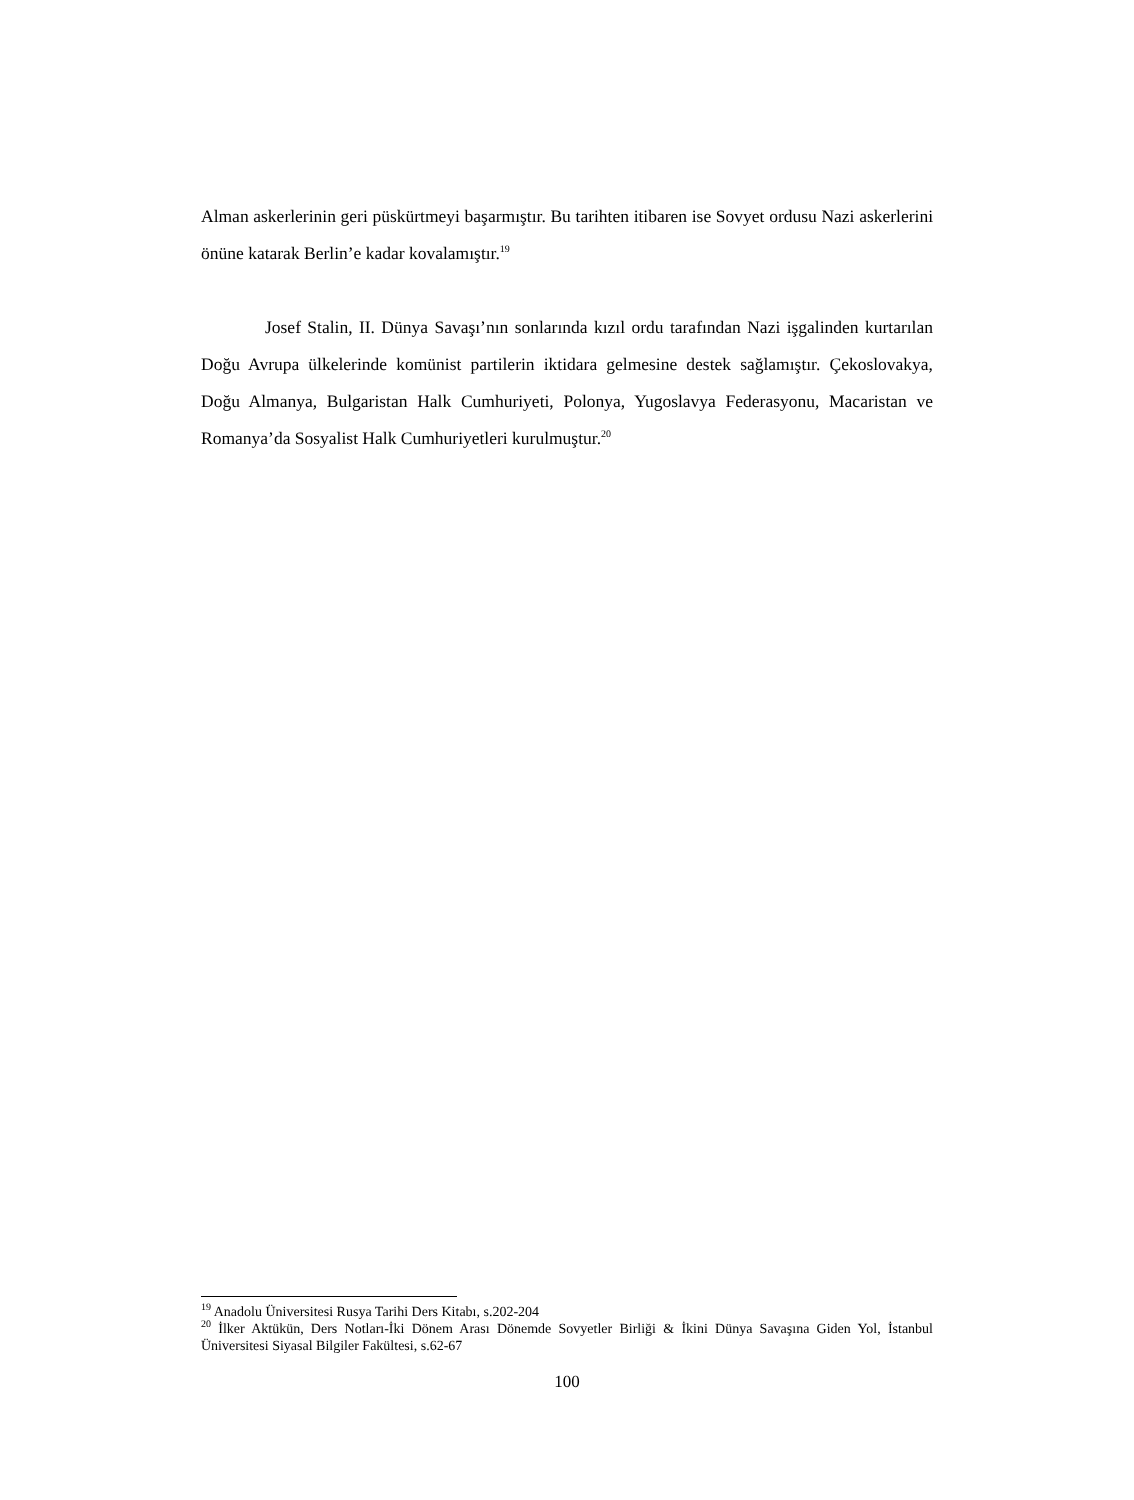Alman askerlerinin geri püskürtmeyi başarmıştır. Bu tarihten itibaren ise Sovyet ordusu Nazi askerlerini önüne katarak Berlin’e kadar kovalamıştır.<sup>19</sup>
Josef Stalin, II. Dünya Savaşı’nın sonlarında kızıl ordu tarafından Nazi işgalinden kurtarılan Doğu Avrupa ülkelerinde komünist partilerin iktidara gelmesine destek sağlamıştır. Çekoslovakya, Doğu Almanya, Bulgaristan Halk Cumhuriyeti, Polonya, Yugoslavya Federasyonu, Macaristan ve Romanya’da Sosyalist Halk Cumhuriyetleri kurulmuştur.<sup>20</sup>
<sup>19</sup> Anadolu Üniversitesi Rusya Tarihi Ders Kitabı, s.202-204
<sup>20</sup> İlker Aktükün, Ders Notları-İki Dönem Arası Dönemde Sovyetler Birliği & İkini Dünya Savaşına Giden Yol, İstanbul Üniversitesi Siyasal Bilgiler Fakültesi, s.62-67
100